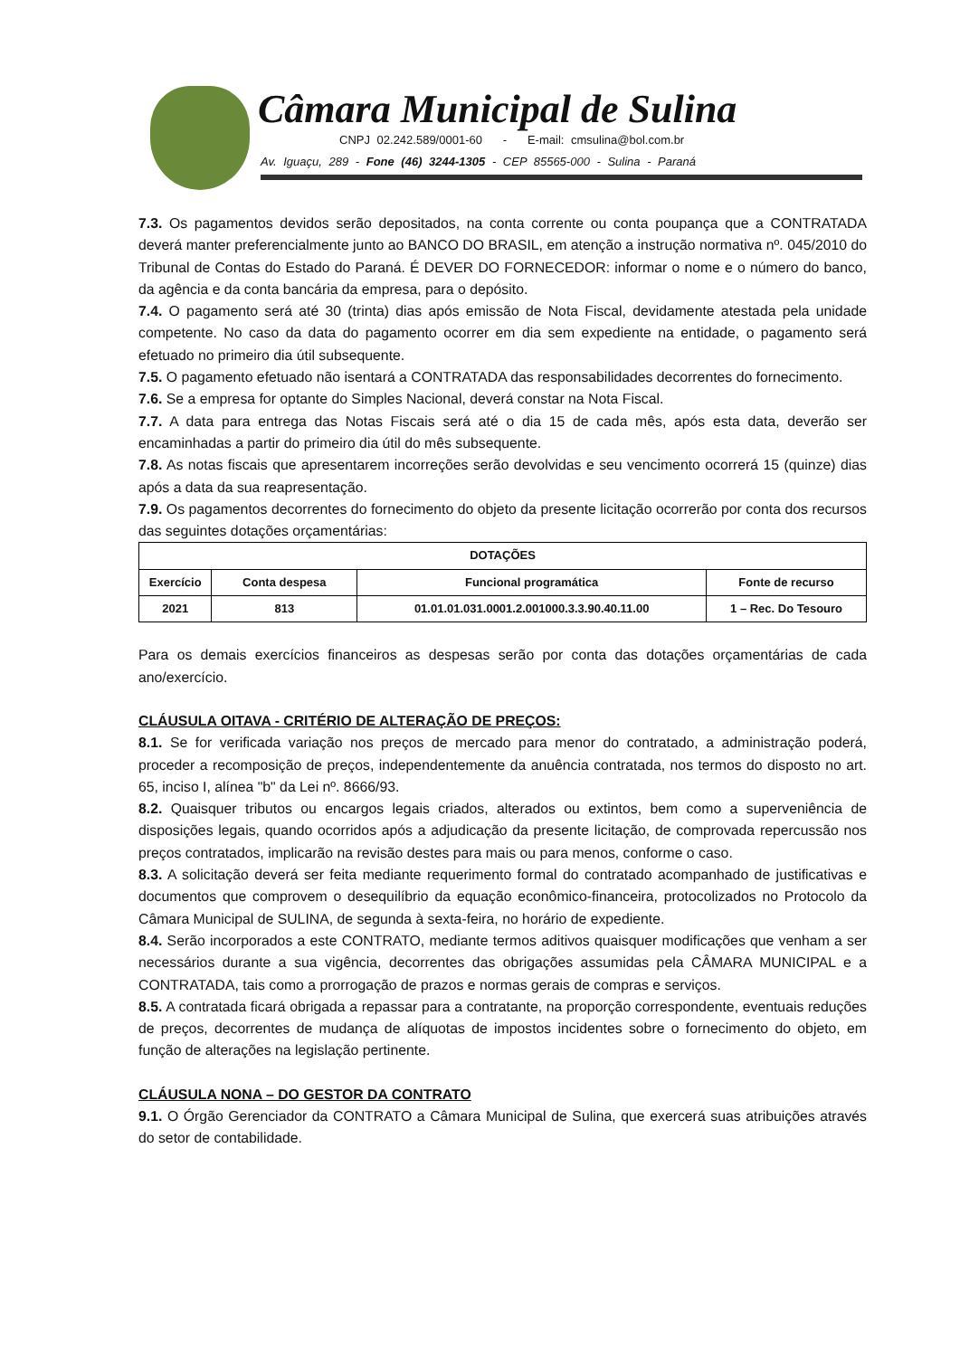Câmara Municipal de Sulina
CNPJ 02.242.589/0001-60 - E-mail: cmsulina@bol.com.br
Av. Iguaçu, 289 - Fone (46) 3244-1305 - CEP 85565-000 - Sulina - Paraná
7.3. Os pagamentos devidos serão depositados, na conta corrente ou conta poupança que a CONTRATADA deverá manter preferencialmente junto ao BANCO DO BRASIL, em atenção a instrução normativa nº. 045/2010 do Tribunal de Contas do Estado do Paraná. É DEVER DO FORNECEDOR: informar o nome e o número do banco, da agência e da conta bancária da empresa, para o depósito.
7.4. O pagamento será até 30 (trinta) dias após emissão de Nota Fiscal, devidamente atestada pela unidade competente. No caso da data do pagamento ocorrer em dia sem expediente na entidade, o pagamento será efetuado no primeiro dia útil subsequente.
7.5. O pagamento efetuado não isentará a CONTRATADA das responsabilidades decorrentes do fornecimento.
7.6. Se a empresa for optante do Simples Nacional, deverá constar na Nota Fiscal.
7.7. A data para entrega das Notas Fiscais será até o dia 15 de cada mês, após esta data, deverão ser encaminhadas a partir do primeiro dia útil do mês subsequente.
7.8. As notas fiscais que apresentarem incorreções serão devolvidas e seu vencimento ocorrerá 15 (quinze) dias após a data da sua reapresentação.
7.9. Os pagamentos decorrentes do fornecimento do objeto da presente licitação ocorrerão por conta dos recursos das seguintes dotações orçamentárias:
| DOTAÇÕES | | | |
| --- | --- | --- | --- |
| Exercício | Conta despesa | Funcional programática | Fonte de recurso |
| 2021 | 813 | 01.01.01.031.0001.2.001000.3.3.90.40.11.00 | 1 – Rec. Do Tesouro |
Para os demais exercícios financeiros as despesas serão por conta das dotações orçamentárias de cada ano/exercício.
CLÁUSULA OITAVA - CRITÉRIO DE ALTERAÇÃO DE PREÇOS:
8.1. Se for verificada variação nos preços de mercado para menor do contratado, a administração poderá, proceder a recomposição de preços, independentemente da anuência contratada, nos termos do disposto no art. 65, inciso I, alínea "b" da Lei nº. 8666/93.
8.2. Quaisquer tributos ou encargos legais criados, alterados ou extintos, bem como a superveniência de disposições legais, quando ocorridos após a adjudicação da presente licitação, de comprovada repercussão nos preços contratados, implicarão na revisão destes para mais ou para menos, conforme o caso.
8.3. A solicitação deverá ser feita mediante requerimento formal do contratado acompanhado de justificativas e documentos que comprovem o desequilíbrio da equação econômico-financeira, protocolizados no Protocolo da Câmara Municipal de SULINA, de segunda à sexta-feira, no horário de expediente.
8.4. Serão incorporados a este CONTRATO, mediante termos aditivos quaisquer modificações que venham a ser necessários durante a sua vigência, decorrentes das obrigações assumidas pela CÂMARA MUNICIPAL e a CONTRATADA, tais como a prorrogação de prazos e normas gerais de compras e serviços.
8.5. A contratada ficará obrigada a repassar para a contratante, na proporção correspondente, eventuais reduções de preços, decorrentes de mudança de alíquotas de impostos incidentes sobre o fornecimento do objeto, em função de alterações na legislação pertinente.
CLÁUSULA NONA – DO GESTOR DA CONTRATO
9.1. O Órgão Gerenciador da CONTRATO a Câmara Municipal de Sulina, que exercerá suas atribuições através do setor de contabilidade.